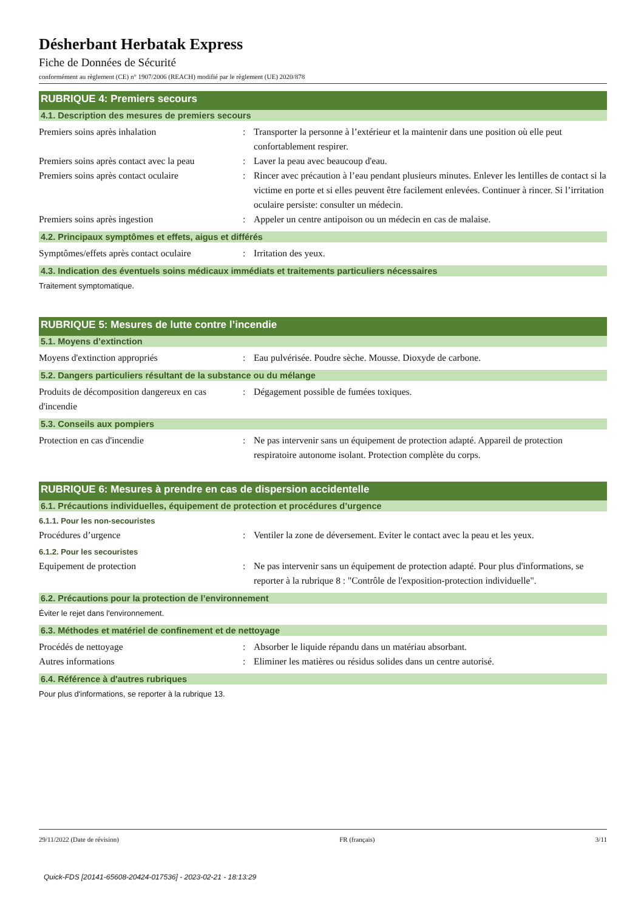Désherbant Herbatak Express
Fiche de Données de Sécurité
conformément au règlement (CE) n° 1907/2006 (REACH) modifié par le règlement (UE) 2020/878
RUBRIQUE 4: Premiers secours
4.1. Description des mesures de premiers secours
Premiers soins après inhalation : Transporter la personne à l’extérieur et la maintenir dans une position où elle peut confortablement respirer.
Premiers soins après contact avec la peau
: Laver la peau avec beaucoup d'eau.
Premiers soins après contact oculaire
: Rincer avec précaution à l’eau pendant plusieurs minutes. Enlever les lentilles de contact si la victime en porte et si elles peuvent être facilement enlevées. Continuer à rincer. Si l’irritation oculaire persiste: consulter un médecin.
Premiers soins après ingestion : Appeler un centre antipoison ou un médecin en cas de malaise.
4.2. Principaux symptômes et effets, aigus et différés
Symptômes/effets après contact oculaire
: Irritation des yeux.
4.3. Indication des éventuels soins médicaux immédiats et traitements particuliers nécessaires
Traitement symptomatique.
RUBRIQUE 5: Mesures de lutte contre l’incendie
5.1. Moyens d’extinction
Moyens d'extinction appropriés : Eau pulvérisée. Poudre sèche. Mousse. Dioxyde de carbone.
5.2. Dangers particuliers résultant de la substance ou du mélange
Produits de décomposition dangereux en cas d'incendie
: Dégagement possible de fumées toxiques.
5.3. Conseils aux pompiers
Protection en cas d'incendie : Ne pas intervenir sans un équipement de protection adapté. Appareil de protection respiratoire autonome isolant. Protection complète du corps.
RUBRIQUE 6: Mesures à prendre en cas de dispersion accidentelle
6.1. Précautions individuelles, équipement de protection et procédures d’urgence
6.1.1. Pour les non-secouristes
Procédures d’urgence : Ventiler la zone de déversement. Eviter le contact avec la peau et les yeux.
6.1.2. Pour les secouristes
Equipement de protection : Ne pas intervenir sans un équipement de protection adapté. Pour plus d'informations, se reporter à la rubrique 8 : "Contrôle de l'exposition-protection individuelle".
6.2. Précautions pour la protection de l’environnement
Éviter le rejet dans l'environnement.
6.3. Méthodes et matériel de confinement et de nettoyage
Procédés de nettoyage : Absorber le liquide répandu dans un matériau absorbant.
Autres informations : Eliminer les matières ou résidus solides dans un centre autorisé.
6.4. Référence à d'autres rubriques
Pour plus d'informations, se reporter à la rubrique 13.
29/11/2022 (Date de révision) FR (français) 3/11
Quick-FDS [20141-65608-20424-017536] - 2023-02-21 - 18:13:29